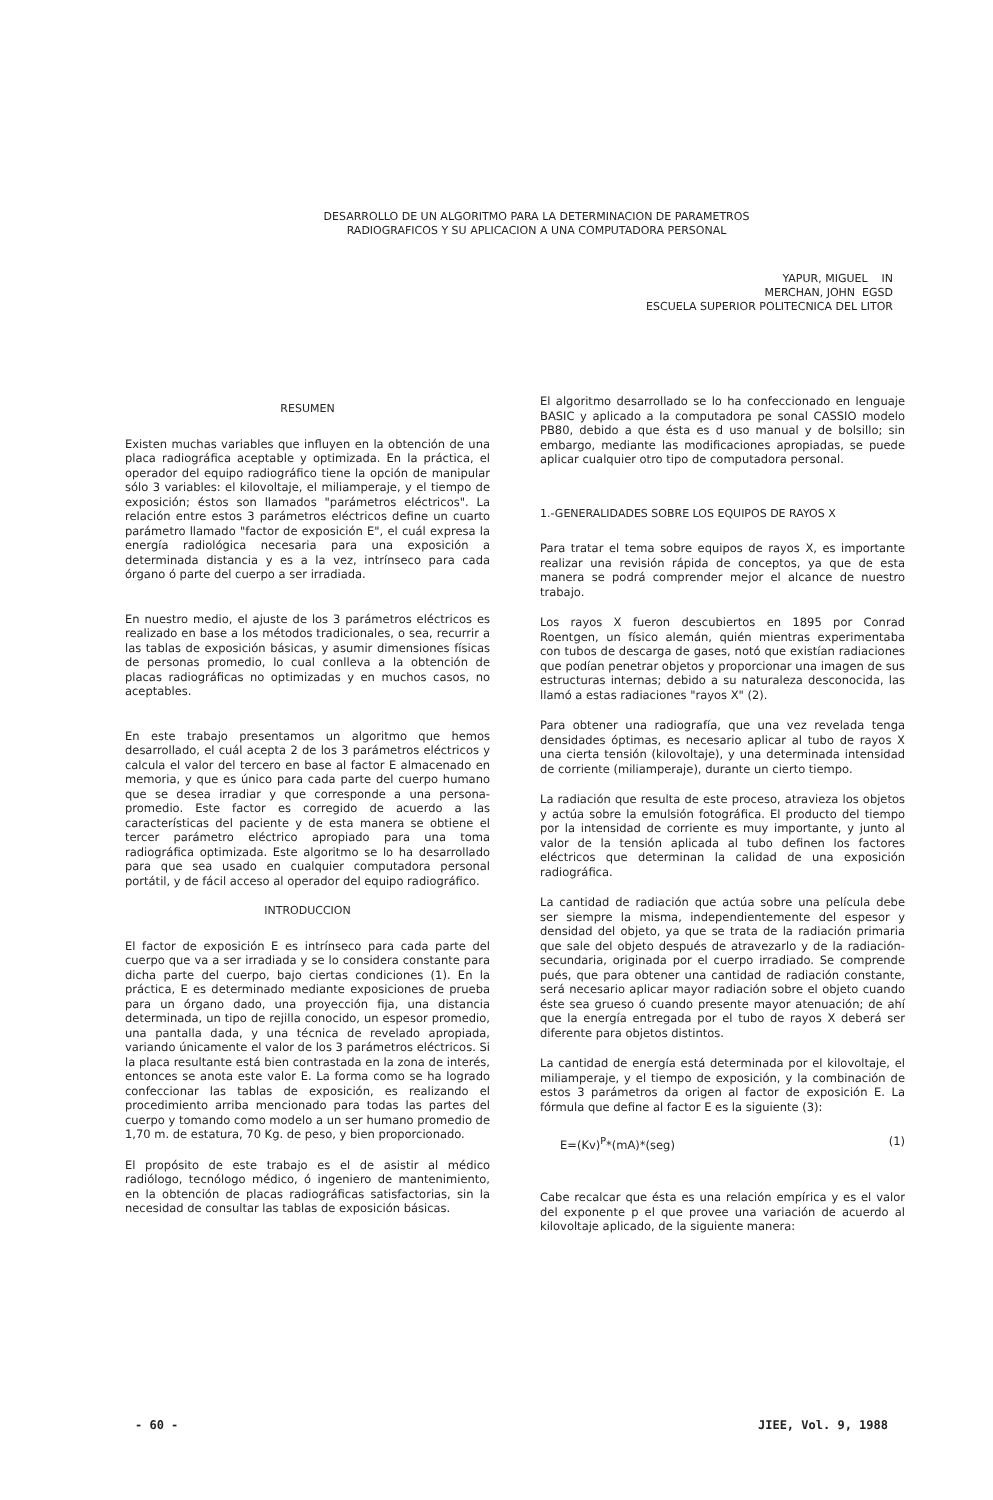DESARROLLO DE UN ALGORITMO PARA LA DETERMINACION DE PARAMETROS
RADIOGRAFICOS Y SU APLICACION A UNA COMPUTADORA PERSONAL
YAPUR, MIGUEL IN
MERCHAN, JOHN EGSD
ESCUELA SUPERIOR POLITECNICA DEL LITOR
RESUMEN
Existen muchas variables que influyen en la obtención de una placa radiográfica aceptable y optimizada. En la práctica, el operador del equipo radiográfico tiene la opción de manipular sólo 3 variables: el kilovoltaje, el miliamperaje, y el tiempo de exposición; éstos son llamados "parámetros eléctricos". La relación entre estos 3 parámetros eléctricos define un cuarto parámetro llamado "factor de exposición E", el cuál expresa la energía radiológica necesaria para una exposición a determinada distancia y es a la vez, intrínseco para cada órgano ó parte del cuerpo a ser irradiada.
En nuestro medio, el ajuste de los 3 parámetros eléctricos es realizado en base a los métodos tradicionales, o sea, recurrir a las tablas de exposición básicas, y asumir dimensiones físicas de personas promedio, lo cual conlleva a la obtención de placas radiográficas no optimizadas y en muchos casos, no aceptables.
En este trabajo presentamos un algoritmo que hemos desarrollado, el cuál acepta 2 de los 3 parámetros eléctricos y calcula el valor del tercero en base al factor E almacenado en memoria, y que es único para cada parte del cuerpo humano que se desea irradiar y que corresponde a una persona-promedio. Este factor es corregido de acuerdo a las características del paciente y de esta manera se obtiene el tercer parámetro eléctrico apropiado para una toma radiográfica optimizada. Este algoritmo se lo ha desarrollado para que sea usado en cualquier computadora personal portátil, y de fácil acceso al operador del equipo radiográfico.
INTRODUCCION
El factor de exposición E es intrínseco para cada parte del cuerpo que va a ser irradiada y se lo considera constante para dicha parte del cuerpo, bajo ciertas condiciones (1). En la práctica, E es determinado mediante exposiciones de prueba para un órgano dado, una proyección fija, una distancia determinada, un tipo de rejilla conocido, un espesor promedio, una pantalla dada, y una técnica de revelado apropiada, variando únicamente el valor de los 3 parámetros eléctricos. Si la placa resultante está bien contrastada en la zona de interés, entonces se anota este valor E. La forma como se ha logrado confeccionar las tablas de exposición, es realizando el procedimiento arriba mencionado para todas las partes del cuerpo y tomando como modelo a un ser humano promedio de 1,70 m. de estatura, 70 Kg. de peso, y bien proporcionado.
El propósito de este trabajo es el de asistir al médico radiólogo, tecnólogo médico, ó ingeniero de mantenimiento, en la obtención de placas radiográficas satisfactorias, sin la necesidad de consultar las tablas de exposición básicas.
El algoritmo desarrollado se lo ha confeccionado en lenguaje BASIC y aplicado a la computadora pe sonal CASSIO modelo PB80, debido a que ésta es d uso manual y de bolsillo; sin embargo, mediante las modificaciones apropiadas, se puede aplicar cualquier otro tipo de computadora personal.
1.-GENERALIDADES SOBRE LOS EQUIPOS DE RAYOS X
Para tratar el tema sobre equipos de rayos X, es importante realizar una revisión rápida de conceptos, ya que de esta manera se podrá comprender mejor el alcance de nuestro trabajo.
Los rayos X fueron descubiertos en 1895 por Conrad Roentgen, un físico alemán, quién mientras experimentaba con tubos de descarga de gases, notó que existían radiaciones que podían penetrar objetos y proporcionar una imagen de sus estructuras internas; debido a su naturaleza desconocida, las llamó a estas radiaciones "rayos X" (2).
Para obtener una radiografía, que una vez revelada tenga densidades óptimas, es necesario aplicar al tubo de rayos X una cierta tensión (kilovoltaje), y una determinada intensidad de corriente (miliamperaje), durante un cierto tiempo.
La radiación que resulta de este proceso, atravieza los objetos y actúa sobre la emulsión fotográfica. El producto del tiempo por la intensidad de corriente es muy importante, y junto al valor de la tensión aplicada al tubo definen los factores eléctricos que determinan la calidad de una exposición radiográfica.
La cantidad de radiación que actúa sobre una película debe ser siempre la misma, independientemente del espesor y densidad del objeto, ya que se trata de la radiación primaria que sale del objeto después de atravezarlo y de la radiación-secundaria, originada por el cuerpo irradiado. Se comprende pués, que para obtener una cantidad de radiación constante, será necesario aplicar mayor radiación sobre el objeto cuando éste sea grueso ó cuando presente mayor atenuación; de ahí que la energía entregada por el tubo de rayos X deberá ser diferente para objetos distintos.
La cantidad de energía está determinada por el kilovoltaje, el miliamperaje, y el tiempo de exposición, y la combinación de estos 3 parámetros da origen al factor de exposición E. La fórmula que define al factor E es la siguiente (3):
E=(Kv)<sup>P</sup>*(mA)*(seg) (1)
Cabe recalcar que ésta es una relación empírica y es el valor del exponente p el que provee una variación de acuerdo al kilovoltaje aplicado, de la siguiente manera:
- 60 - JIEE, Vol. 9, 1988